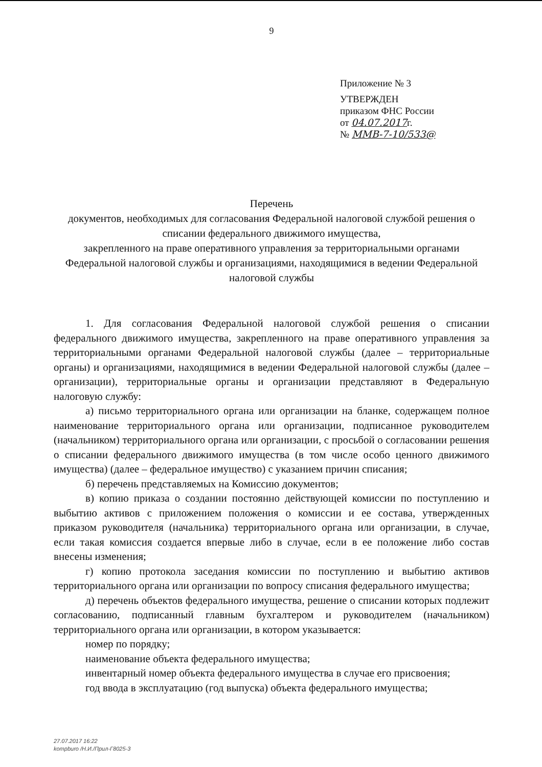9
Приложение № 3
УТВЕРЖДЕН
приказом ФНС России
от 04.07.2017г.
№ ММВ-7-10/533@
Перечень
документов, необходимых для согласования Федеральной налоговой службой решения о списании федерального движимого имущества,
закрепленного на праве оперативного управления за территориальными органами Федеральной налоговой службы и организациями, находящимися в ведении Федеральной налоговой службы
1. Для согласования Федеральной налоговой службой решения о списании федерального движимого имущества, закрепленного на праве оперативного управления за территориальными органами Федеральной налоговой службы (далее – территориальные органы) и организациями, находящимися в ведении Федеральной налоговой службы (далее – организации), территориальные органы и организации представляют в Федеральную налоговую службу:
а) письмо территориального органа или организации на бланке, содержащем полное наименование территориального органа или организации, подписанное руководителем (начальником) территориального органа или организации, с просьбой о согласовании решения о списании федерального движимого имущества (в том числе особо ценного движимого имущества) (далее – федеральное имущество) с указанием причин списания;
б) перечень представляемых на Комиссию документов;
в) копию приказа о создании постоянно действующей комиссии по поступлению и выбытию активов с приложением положения о комиссии и ее состава, утвержденных приказом руководителя (начальника) территориального органа или организации, в случае, если такая комиссия создается впервые либо в случае, если в ее положение либо состав внесены изменения;
г) копию протокола заседания комиссии по поступлению и выбытию активов территориального органа или организации по вопросу списания федерального имущества;
д) перечень объектов федерального имущества, решение о списании которых подлежит согласованию, подписанный главным бухгалтером и руководителем (начальником) территориального органа или организации, в котором указывается:
номер по порядку;
наименование объекта федерального имущества;
инвентарный номер объекта федерального имущества в случае его присвоения;
год ввода в эксплуатацию (год выпуска) объекта федерального имущества;
27.07.2017 16:22
kompburo /Н.И./Прил-Г8025-3